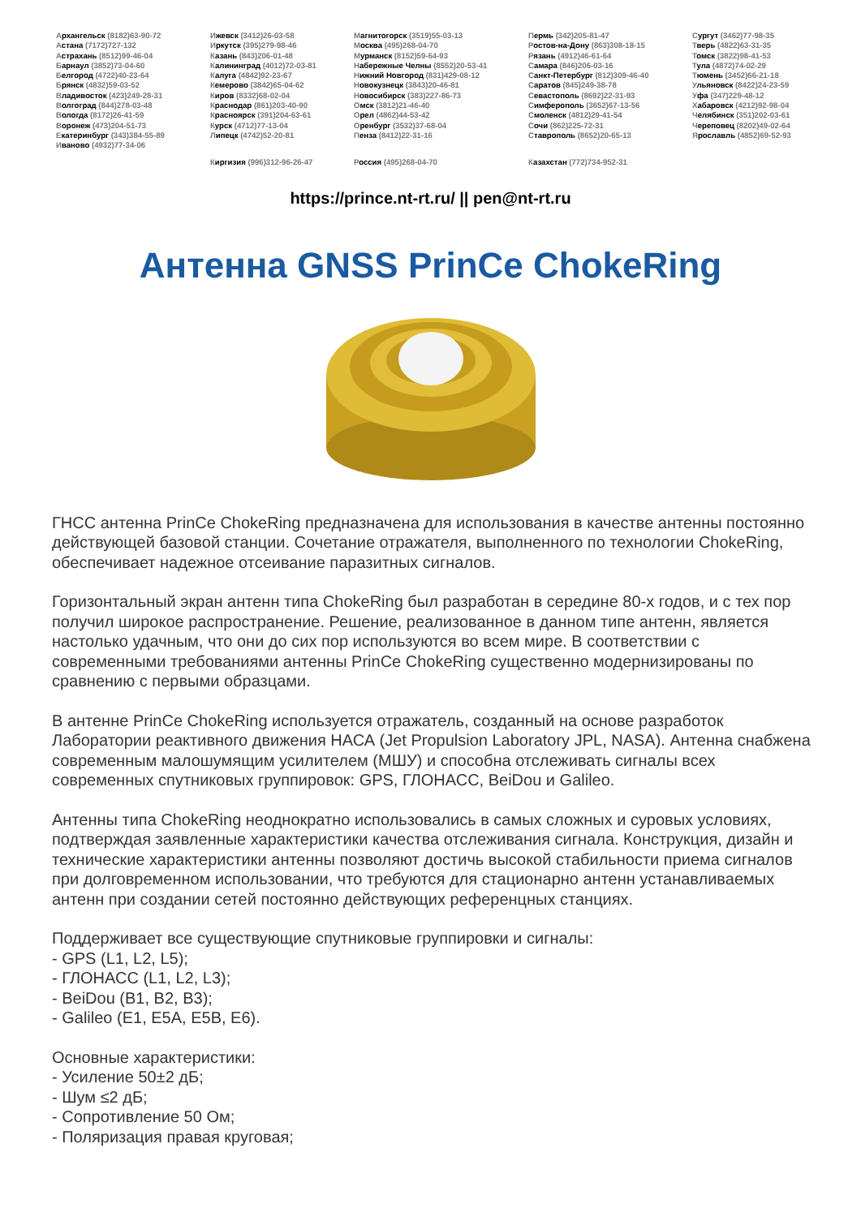Архангельск (8182)63-90-72
Астана (7172)727-132
Астрахань (8512)99-46-04
Барнаул (3852)73-04-60
Белгород (4722)40-23-64
Брянск (4832)59-03-52
Владивосток (423)249-28-31
Волгоград (844)278-03-48
Вологда (8172)26-41-59
Воронеж (473)204-51-73
Екатеринбург (343)384-55-89
Иваново (4932)77-34-06
Ижевск (3412)26-03-58
Иркутск (395)279-98-46
Казань (843)206-01-48
Калининград (4012)72-03-81
Калуга (4842)92-23-67
Кемерово (3842)65-04-62
Киров (8332)68-02-04
Краснодар (861)203-40-90
Красноярск (391)204-63-61
Курск (4712)77-13-04
Липецк (4742)52-20-81
Магнитогорск (3519)55-03-13
Москва (495)268-04-70
Мурманск (8152)59-64-93
Набережные Челны (8552)20-53-41
Нижний Новгород (831)429-08-12
Новокузнецк (3843)20-46-81
Новосибирск (383)227-86-73
Омск (3812)21-46-40
Орел (4862)44-53-42
Оренбург (3532)37-68-04
Пенза (8412)22-31-16
Пермь (342)205-81-47
Ростов-на-Дону (863)308-18-15
Рязань (4912)46-61-64
Самара (846)206-03-16
Санкт-Петербург (812)309-46-40
Саратов (845)249-38-78
Севастополь (8692)22-31-93
Симферополь (3652)67-13-56
Смоленск (4812)29-41-54
Сочи (862)225-72-31
Ставрополь (8652)20-65-13
Сургут (3462)77-98-35
Тверь (4822)63-31-35
Томск (3822)98-41-53
Тула (4872)74-02-29
Тюмень (3452)66-21-18
Ульяновск (8422)24-23-59
Уфа (347)229-48-12
Хабаровск (4212)92-98-04
Челябинск (351)202-03-61
Череповец (8202)49-02-64
Ярославль (4852)69-52-93
Киргизия (996)312-96-26-47 Россия (495)268-04-70 Казахстан (772)734-952-31
https://prince.nt-rt.ru/ || pen@nt-rt.ru
Антенна GNSS PrinCe ChokeRing
ГНСС антенна PrinCe ChokeRing предназначена для использования в качестве антенны постоянно действующей базовой станции. Сочетание отражателя, выполненного по технологии ChokeRing, обеспечивает надежное отсеивание паразитных сигналов.
Горизонтальный экран антенн типа ChokeRing был разработан в середине 80-х годов, и с тех пор получил широкое распространение. Решение, реализованное в данном типе антенн, является настолько удачным, что они до сих пор используются во всем мире. В соответствии с современными требованиями антенны PrinCe ChokeRing существенно модернизированы по сравнению с первыми образцами.
В антенне PrinCe ChokeRing используется отражатель, созданный на основе разработок Лаборатории реактивного движения НАСА (Jet Propulsion Laboratory JPL, NASA). Антенна снабжена современным малошумящим усилителем (МШУ) и способна отслеживать сигналы всех современных спутниковых группировок: GPS, ГЛОНАСС, BeiDou и Galileo.
Антенны типа ChokeRing неоднократно использовались в самых сложных и суровых условиях, подтверждая заявленные характеристики качества отслеживания сигнала. Конструкция, дизайн и технические характеристики антенны позволяют достичь высокой стабильности приема сигналов при долговременном использовании, что требуются для стационарно антенн устанавливаемых антенн при создании сетей постоянно действующих референцных станциях.
Поддерживает все существующие спутниковые группировки и сигналы:
- GPS (L1, L2, L5);
- ГЛОНАСС (L1, L2, L3);
- BeiDou (B1, B2, B3);
- Galileo (E1, E5A, E5B, E6).
Основные характеристики:
- Усиление 50±2 дБ;
- Шум ≤2 дБ;
- Сопротивление 50 Ом;
- Поляризация правая круговая;